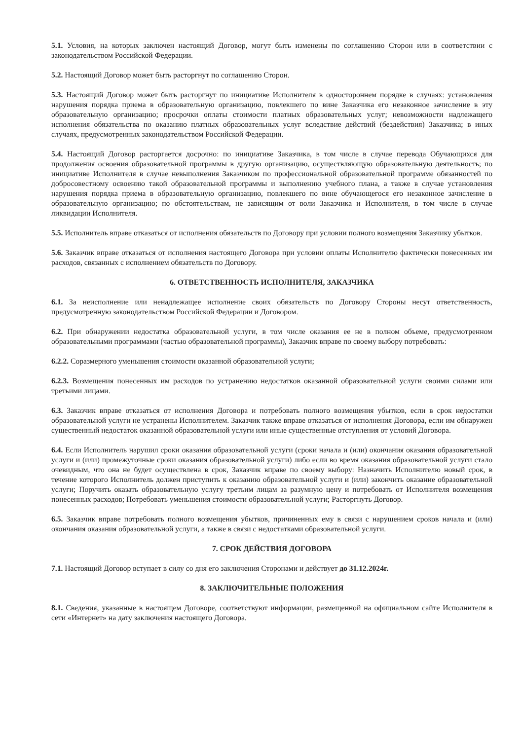5.1. Условия, на которых заключен настоящий Договор, могут быть изменены по соглашению Сторон или в соответствии с законодательством Российской Федерации.
5.2. Настоящий Договор может быть расторгнут по соглашению Сторон.
5.3. Настоящий Договор может быть расторгнут по инициативе Исполнителя в одностороннем порядке в случаях: установления нарушения порядка приема в образовательную организацию, повлекшего по вине Заказчика его незаконное зачисление в эту образовательную организацию; просрочки оплаты стоимости платных образовательных услуг; невозможности надлежащего исполнения обязательства по оказанию платных образовательных услуг вследствие действий (бездействия) Заказчика; в иных случаях, предусмотренных законодательством Российской Федерации.
5.4. Настоящий Договор расторгается досрочно: по инициативе Заказчика, в том числе в случае перевода Обучающихся для продолжения освоения образовательной программы в другую организацию, осуществляющую образовательную деятельность; по инициативе Исполнителя в случае невыполнения Заказчиком по профессиональной образовательной программе обязанностей по добросовестному освоению такой образовательной программы и выполнению учебного плана, а также в случае установления нарушения порядка приема в образовательную организацию, повлекшего по вине обучающегося его незаконное зачисление в образовательную организацию; по обстоятельствам, не зависящим от воли Заказчика и Исполнителя, в том числе в случае ликвидации Исполнителя.
5.5. Исполнитель вправе отказаться от исполнения обязательств по Договору при условии полного возмещения Заказчику убытков.
5.6. Заказчик вправе отказаться от исполнения настоящего Договора при условии оплаты Исполнителю фактически понесенных им расходов, связанных с исполнением обязательств по Договору.
6. ОТВЕТСТВЕННОСТЬ ИСПОЛНИТЕЛЯ, ЗАКАЗЧИКА
6.1. За неисполнение или ненадлежащее исполнение своих обязательств по Договору Стороны несут ответственность, предусмотренную законодательством Российской Федерации и Договором.
6.2. При обнаружении недостатка образовательной услуги, в том числе оказания ее не в полном объеме, предусмотренном образовательными программами (частью образовательной программы), Заказчик вправе по своему выбору потребовать:
6.2.2. Соразмерного уменьшения стоимости оказанной образовательной услуги;
6.2.3. Возмещения понесенных им расходов по устранению недостатков оказанной образовательной услуги своими силами или третьими лицами.
6.3. Заказчик вправе отказаться от исполнения Договора и потребовать полного возмещения убытков, если в срок недостатки образовательной услуги не устранены Исполнителем. Заказчик также вправе отказаться от исполнения Договора, если им обнаружен существенный недостаток оказанной образовательной услуги или иные существенные отступления от условий Договора.
6.4. Если Исполнитель нарушил сроки оказания образовательной услуги (сроки начала и (или) окончания оказания образовательной услуги и (или) промежуточные сроки оказания образовательной услуги) либо если во время оказания образовательной услуги стало очевидным, что она не будет осуществлена в срок, Заказчик вправе по своему выбору: Назначить Исполнителю новый срок, в течение которого Исполнитель должен приступить к оказанию образовательной услуги и (или) закончить оказание образовательной услуги; Поручить оказать образовательную услугу третьим лицам за разумную цену и потребовать от Исполнителя возмещения понесенных расходов; Потребовать уменьшения стоимости образовательной услуги; Расторгнуть Договор.
6.5. Заказчик вправе потребовать полного возмещения убытков, причиненных ему в связи с нарушением сроков начала и (или) окончания оказания образовательной услуги, а также в связи с недостатками образовательной услуги.
7. СРОК ДЕЙСТВИЯ ДОГОВОРА
7.1. Настоящий Договор вступает в силу со дня его заключения Сторонами и действует до 31.12.2024г.
8. ЗАКЛЮЧИТЕЛЬНЫЕ ПОЛОЖЕНИЯ
8.1. Сведения, указанные в настоящем Договоре, соответствуют информации, размещенной на официальном сайте Исполнителя в сети «Интернет» на дату заключения настоящего Договора.